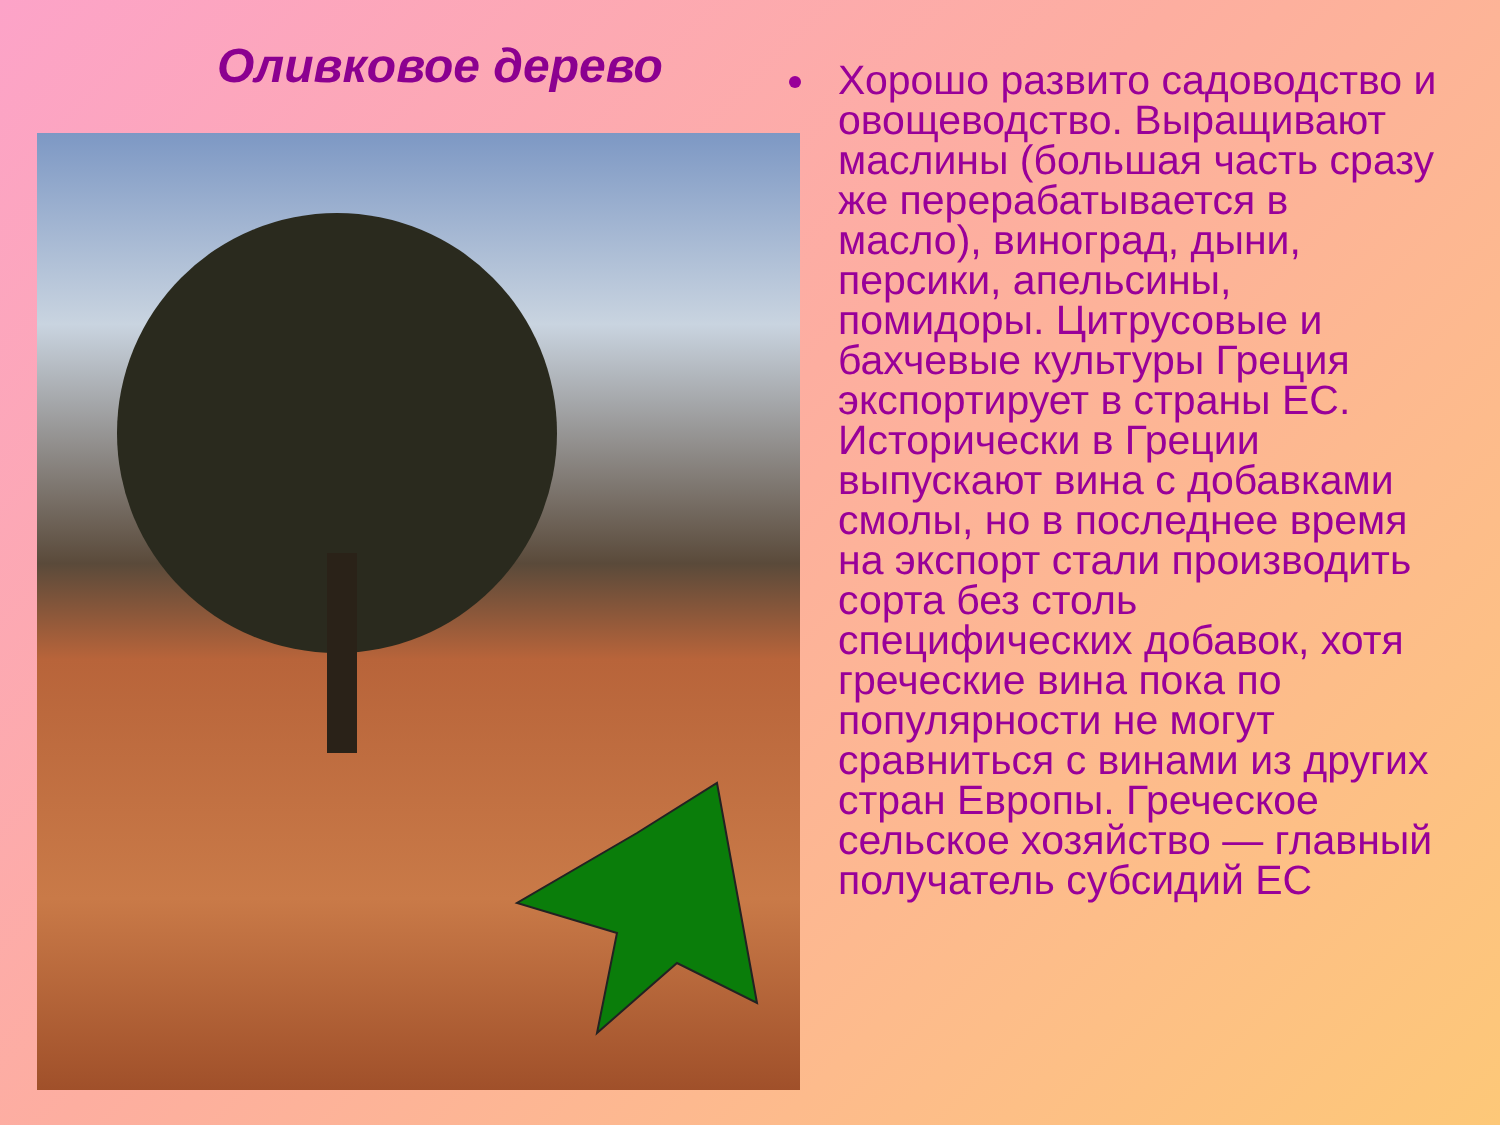Оливковое дерево
Хорошо развито садоводство и овощеводство. Выращивают маслины (большая часть сразу же перерабатывается в масло), виноград, дыни, персики, апельсины, помидоры. Цитрусовые и бахчевые культуры Греция экспортирует в страны ЕС. Исторически в Греции выпускают вина с добавками смолы, но в последнее время на экспорт стали производить сорта без столь специфических добавок, хотя греческие вина пока по популярности не могут сравниться с винами из других стран Европы. Греческое сельское хозяйство — главный получатель субсидий ЕС